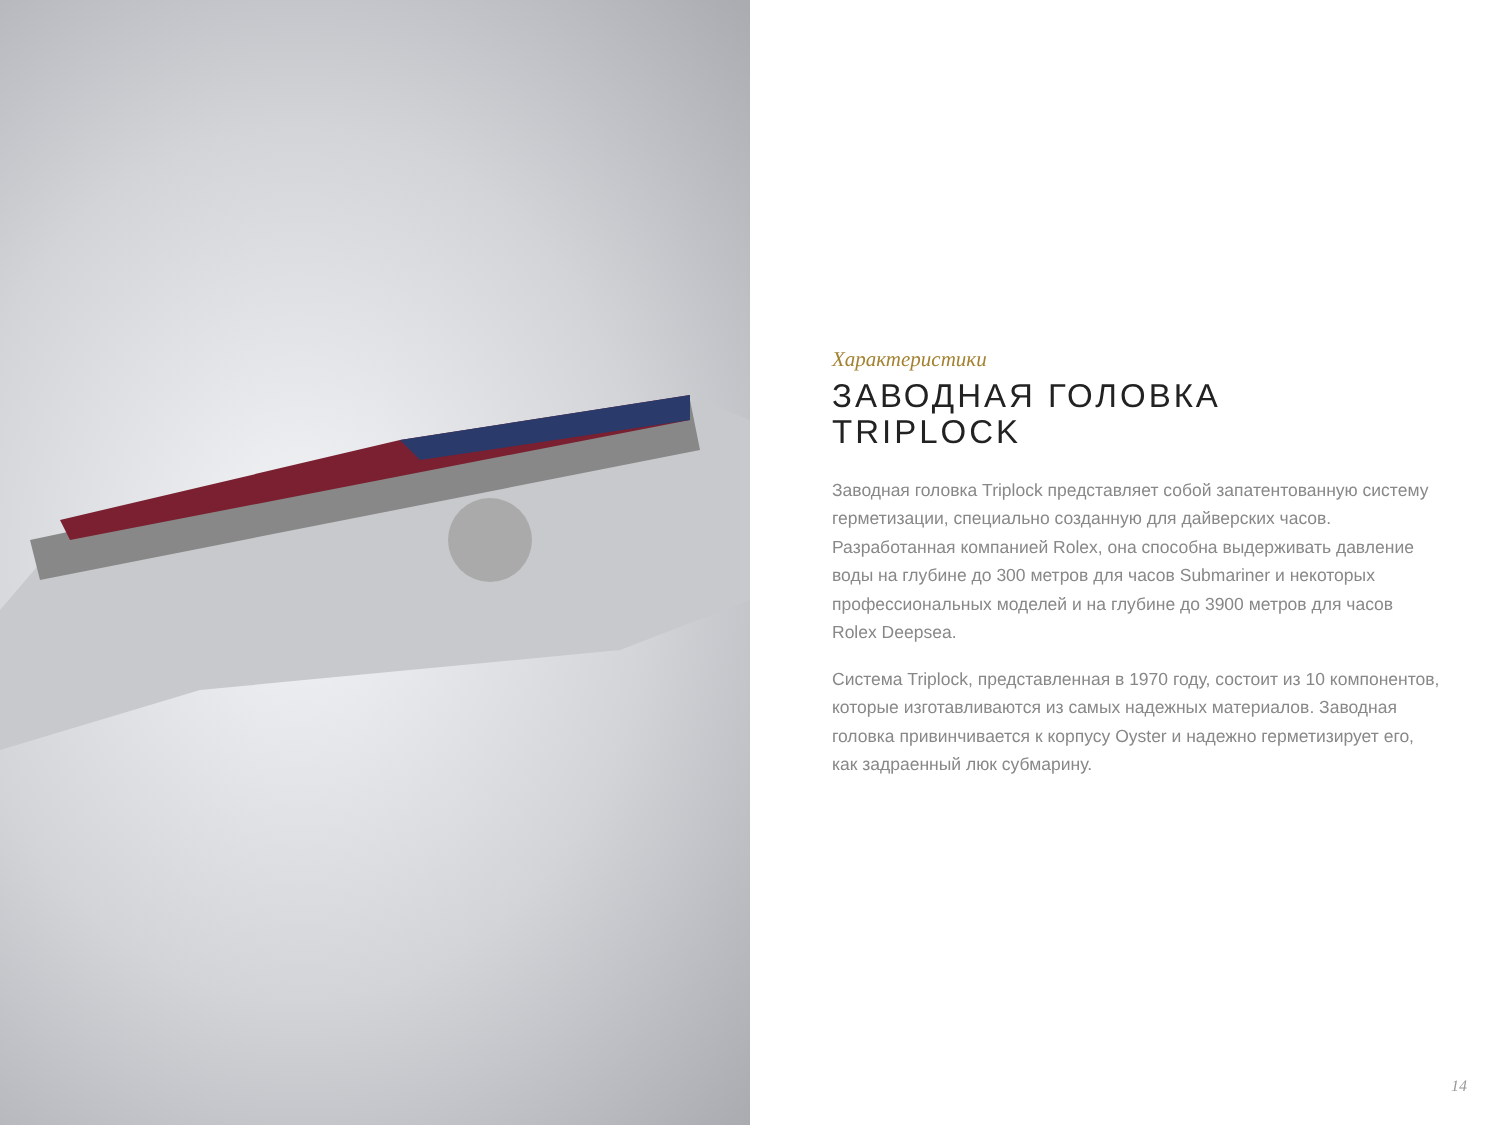Характеристики
ЗАВОДНАЯ ГОЛОВКА
TRIPLOCK
Заводная головка Triplock представляет собой запатентованную систему герметизации, специально созданную для дайверских часов. Разработанная компанией Rolex, она способна выдерживать давление воды на глубине до 300 метров для часов Submariner и некоторых профессиональных моделей и на глубине до 3900 метров для часов Rolex Deepsea.
Система Triplock, представленная в 1970 году, состоит из 10 компонентов, которые изготавливаются из самых надежных материалов. Заводная головка привинчивается к корпусу Oyster и надежно герметизирует его, как задраенный люк субмарину.
14